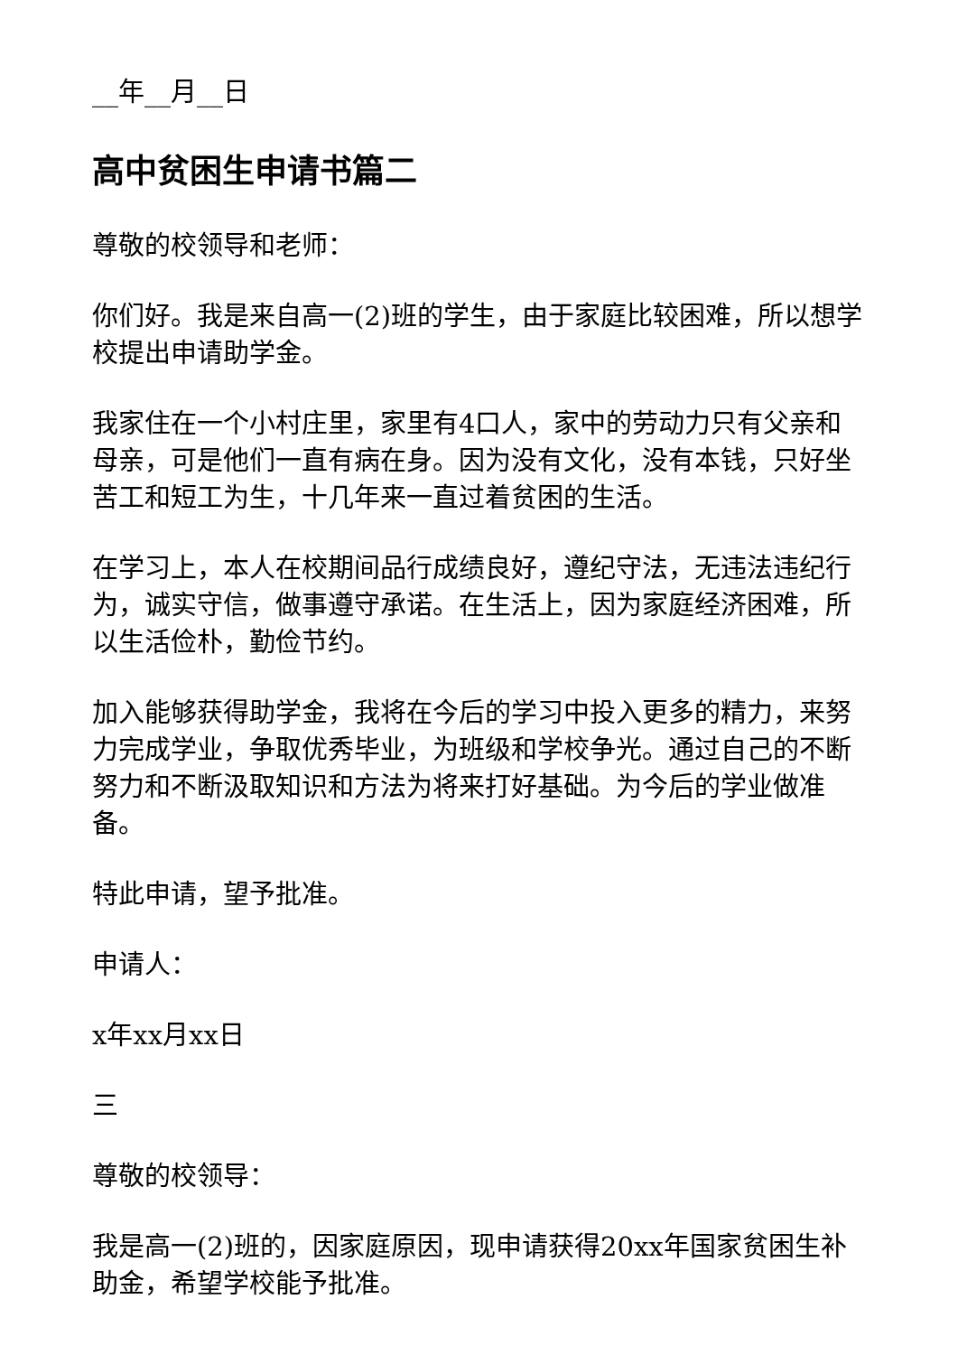__年__月__日
高中贫困生申请书篇二
尊敬的校领导和老师：
你们好。我是来自高一(2)班的学生，由于家庭比较困难，所以想学校提出申请助学金。
我家住在一个小村庄里，家里有4口人，家中的劳动力只有父亲和母亲，可是他们一直有病在身。因为没有文化，没有本钱，只好坐苦工和短工为生，十几年来一直过着贫困的生活。
在学习上，本人在校期间品行成绩良好，遵纪守法，无违法违纪行为，诚实守信，做事遵守承诺。在生活上，因为家庭经济困难，所以生活俭朴，勤俭节约。
加入能够获得助学金，我将在今后的学习中投入更多的精力，来努力完成学业，争取优秀毕业，为班级和学校争光。通过自己的不断努力和不断汲取知识和方法为将来打好基础。为今后的学业做准备。
特此申请，望予批准。
申请人：
x年xx月xx日
三
尊敬的校领导：
我是高一(2)班的，因家庭原因，现申请获得20xx年国家贫困生补助金，希望学校能予批准。